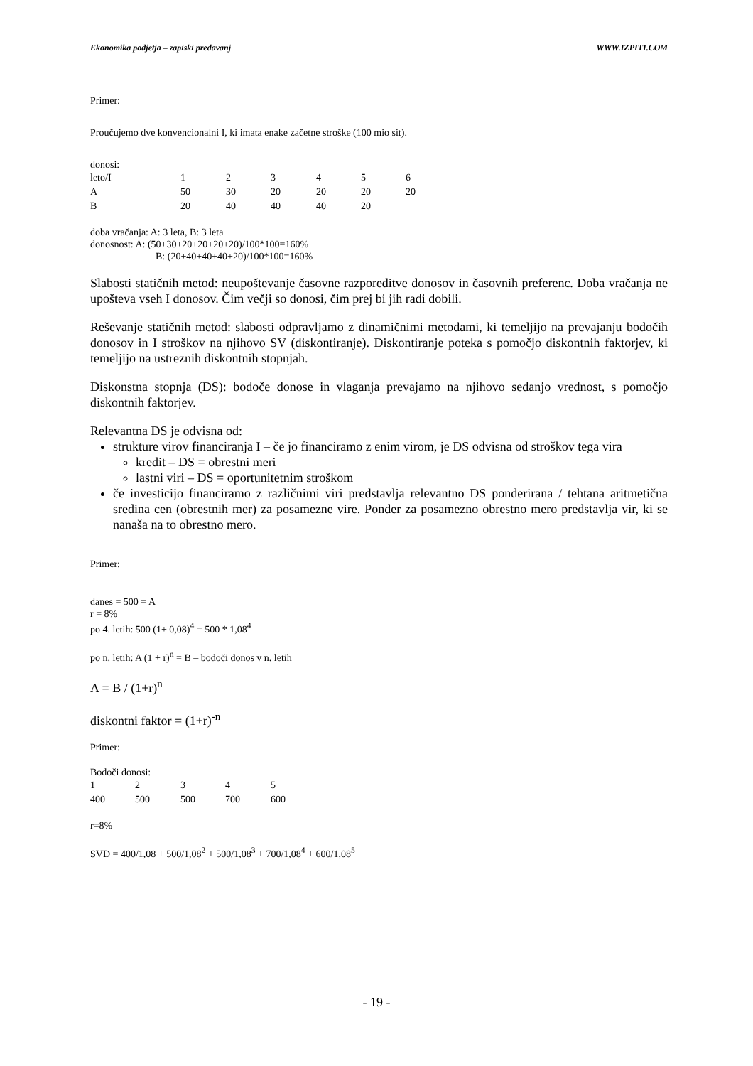Ekonomika podjetja – zapiski predavanj WWW.IZPITI.COM
Primer:
Proučujemo dve konvencionalni I, ki imata enake začetne stroške (100 mio sit).
donosi:
| leto/I | 1 | 2 | 3 | 4 | 5 | 6 |
| A | 50 | 30 | 20 | 20 | 20 | 20 |
| B | 20 | 40 | 40 | 40 | 20 | |
doba vračanja: A: 3 leta, B: 3 leta
donosnost: A: (50+30+20+20+20+20)/100*100=160%
B: (20+40+40+40+20)/100*100=160%
Slabosti statičnih metod: neupoštevanje časovne razporeditve donosov in časovnih preferenc. Doba vračanja ne upošteva vseh I donosov. Čim večji so donosi, čim prej bi jih radi dobili.
Reševanje statičnih metod: slabosti odpravljamo z dinamičnimi metodami, ki temeljijo na prevajanju bodočih donosov in I stroškov na njihovo SV (diskontiranje). Diskontiranje poteka s pomočjo diskontnih faktorjev, ki temeljijo na ustreznih diskontnih stopnjah.
Diskonstna stopnja (DS): bodoče donose in vlaganja prevajamo na njihovo sedanjo vrednost, s pomočjo diskontnih faktorjev.
Relevantna DS je odvisna od:
strukture virov financiranja I – če jo financiramo z enim virom, je DS odvisna od stroškov tega vira
kredit – DS = obrestni meri
lastni viri – DS = oportunitetnim stroškom
če investicijo financiramo z različnimi viri predstavlja relevantno DS ponderirana / tehtana aritmetična sredina cen (obrestnih mer) za posamezne vire. Ponder za posamezno obrestno mero predstavlja vir, ki se nanaša na to obrestno mero.
Primer:
danes = 500 = A
r = 8%
po 4. letih: 500 (1+ 0,08)<sup>4</sup> = 500 * 1,08<sup>4</sup>
po n. letih: A (1 + r)<sup>n</sup> = B – bodoči donos v n. letih
A = B / (1+r)<sup>n</sup>
diskontni faktor = (1+r)<sup>-n</sup>
Primer:
Bodoči donosi:
| 1 | 2 | 3 | 4 | 5 |
| 400 | 500 | 500 | 700 | 600 |
r=8%
SVD = 400/1,08 + 500/1,08<sup>2</sup> + 500/1,08<sup>3</sup> + 700/1,08<sup>4</sup> + 600/1,08<sup>5</sup>
- 19 -